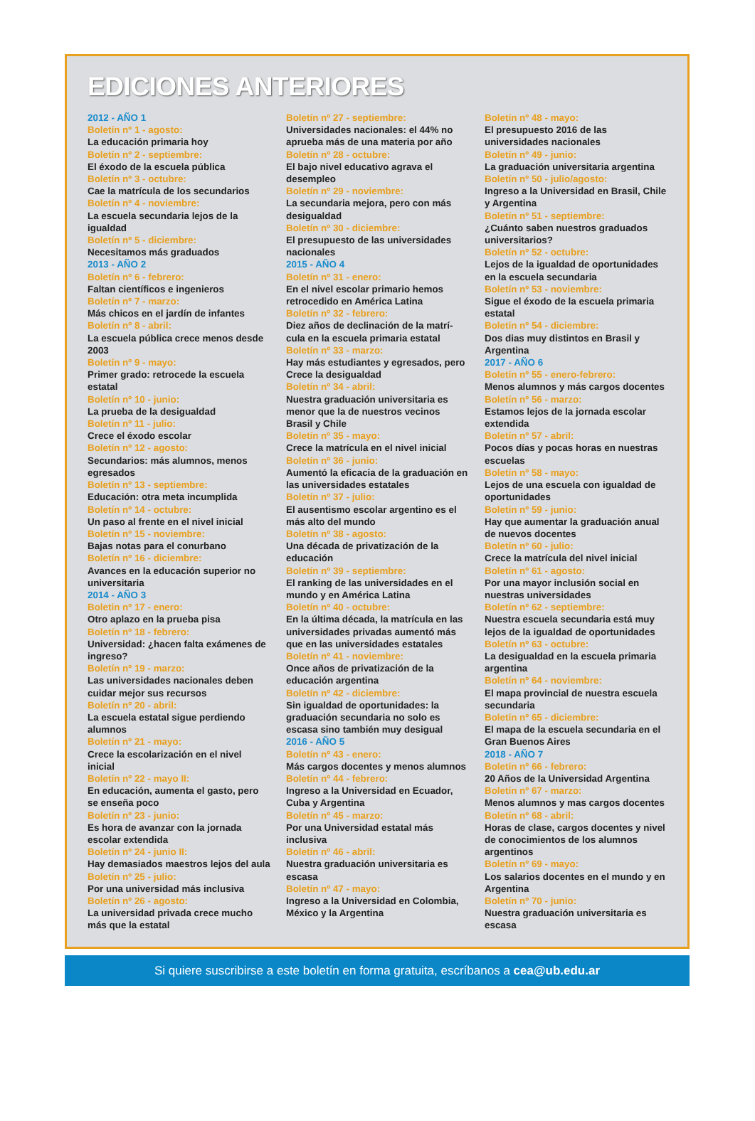EDICIONES ANTERIORES
2012 - AÑO 1
Boletín nº 1 - agosto:
La educación primaria hoy
Boletín nº 2 - septiembre:
El éxodo de la escuela pública
Boletín nº 3 - octubre:
Cae la matrícula de los secundarios
Boletín nº 4 - noviembre:
La escuela secundaria lejos de la igualdad
Boletín nº 5 - diciembre:
Necesitamos más graduados
2013 - AÑO 2
Boletín nº 6 - febrero:
Faltan científicos e ingenieros
Boletín nº 7 - marzo:
Más chicos en el jardín de infantes
Boletín nº 8 - abril:
La escuela pública crece menos desde 2003
Boletín nº 9 - mayo:
Primer grado: retrocede la escuela estatal
Boletín nº 10 - junio:
La prueba de la desigualdad
Boletín nº 11 - julio:
Crece el éxodo escolar
Boletín nº 12 - agosto:
Secundarios: más alumnos, menos egresados
Boletín nº 13 - septiembre:
Educación: otra meta incumplida
Boletín nº 14 - octubre:
Un paso al frente en el nivel inicial
Boletín nº 15 - noviembre:
Bajas notas para el conurbano
Boletín nº 16 - diciembre:
Avances en la educación superior no universitaria
2014 - AÑO 3
Boletin nº 17 - enero:
Otro aplazo en la prueba pisa
Boletín nº 18 - febrero:
Universidad: ¿hacen falta exámenes de ingreso?
Boletín nº 19 - marzo:
Las universidades nacionales deben cuidar mejor sus recursos
Boletín nº 20 - abril:
La escuela estatal sigue perdiendo alumnos
Boletín nº 21 - mayo:
Crece la escolarización en el nivel inicial
Boletín nº 22 - mayo II:
En educación, aumenta el gasto, pero se enseña poco
Boletín nº 23 - junio:
Es hora de avanzar con la jornada escolar extendida
Boletín nº 24 - junio II:
Hay demasiados maestros lejos del aula
Boletín nº 25 - julio:
Por una universidad más inclusiva
Boletín nº 26 - agosto:
La universidad privada crece mucho más que la estatal
Boletín nº 27 - septiembre:
Universidades nacionales: el 44% no aprueba más de una materia por año
Boletín nº 28 - octubre:
El bajo nivel educativo agrava el desempleo
Boletín nº 29 - noviembre:
La secundaria mejora, pero con más desigualdad
Boletín nº 30 - diciembre:
El presupuesto de las universidades nacionales
2015 - AÑO 4
Boletín nº 31 - enero:
En el nivel escolar primario hemos retrocedido en América Latina
Boletín nº 32 - febrero:
Diez años de declinación de la matrí-cula en la escuela primaria estatal
Boletín nº 33 - marzo:
Hay más estudiantes y egresados, pero Crece la desigualdad
Boletín nº 34 - abril:
Nuestra graduación universitaria es menor que la de nuestros vecinos Brasil y Chile
Boletín nº 35 - mayo:
Crece la matrícula en el nivel inicial
Boletín nº 36 - junio:
Aumentó la eficacia de la graduación en las universidades estatales
Boletín nº 37 - julio:
El ausentismo escolar argentino es el más alto del mundo
Boletín nº 38 - agosto:
Una década de privatización de la educación
Boletín nº 39 - septiembre:
El ranking de las universidades en el mundo y en América Latina
Boletín nº 40 - octubre:
En la última década, la matrícula en las universidades privadas aumentó más que en las universidades estatales
Boletín nº 41 - noviembre:
Once años de privatización de la educación argentina
Boletín nº 42 - diciembre:
Sin igualdad de oportunidades: la graduación secundaria no solo es escasa sino también muy desigual
2016 - AÑO 5
Boletín nº 43 - enero:
Más cargos docentes y menos alumnos
Boletín nº 44 - febrero:
Ingreso a la Universidad en Ecuador, Cuba y Argentina
Boletín nº 45 - marzo:
Por una Universidad estatal más inclusiva
Boletín nº 46 - abril:
Nuestra graduación universitaria es escasa
Boletín nº 47 - mayo:
Ingreso a la Universidad en Colombia, México y la Argentina
Boletín nº 48 - mayo:
El presupuesto 2016 de las universidades nacionales
Boletín nº 49 - junio:
La graduación universitaria argentina
Boletín nº 50 - julio/agosto:
Ingreso a la Universidad en Brasil, Chile y Argentina
Boletín nº 51 - septiembre:
¿Cuánto saben nuestros graduados universitarios?
Boletín nº 52 - octubre:
Lejos de la igualdad de oportunidades en la escuela secundaria
Boletín nº 53 - noviembre:
Sigue el éxodo de la escuela primaria estatal
Boletín nº 54 - diciembre:
Dos dias muy distintos en Brasil y Argentina
2017 - AÑO 6
Boletín nº 55 - enero-febrero:
Menos alumnos y más cargos docentes
Boletín nº 56 - marzo:
Estamos lejos de la jornada escolar extendida
Boletín nº 57 - abril:
Pocos días y pocas horas en nuestras escuelas
Boletín nº 58 - mayo:
Lejos de una escuela con igualdad de oportunidades
Boletín nº 59 - junio:
Hay que aumentar la graduación anual de nuevos docentes
Boletín nº 60 - julio:
Crece la matrícula del nivel inicial
Boletín nº 61 - agosto:
Por una mayor inclusión social en nuestras universidades
Boletín nº 62 - septiembre:
Nuestra escuela secundaria está muy lejos de la igualdad de oportunidades
Boletín nº 63 - octubre:
La desigualdad en la escuela primaria argentina
Boletín nº 64 - noviembre:
El mapa provincial de nuestra escuela secundaria
Boletín nº 65 - diciembre:
El mapa de la escuela secundaria en el Gran Buenos Aires
2018 - AÑO 7
Boletín nº 66 - febrero:
20 Años de la Universidad Argentina
Boletín nº 67 - marzo:
Menos alumnos y mas cargos docentes
Boletín nº 68 - abril:
Horas de clase, cargos docentes y nivel de conocimientos de los alumnos argentinos
Boletín nº 69 - mayo:
Los salarios docentes en el mundo y en Argentina
Boletín nº 70 - junio:
Nuestra graduación universitaria es escasa
Si quiere suscribirse a este boletín en forma gratuita, escríbanos a cea@ub.edu.ar